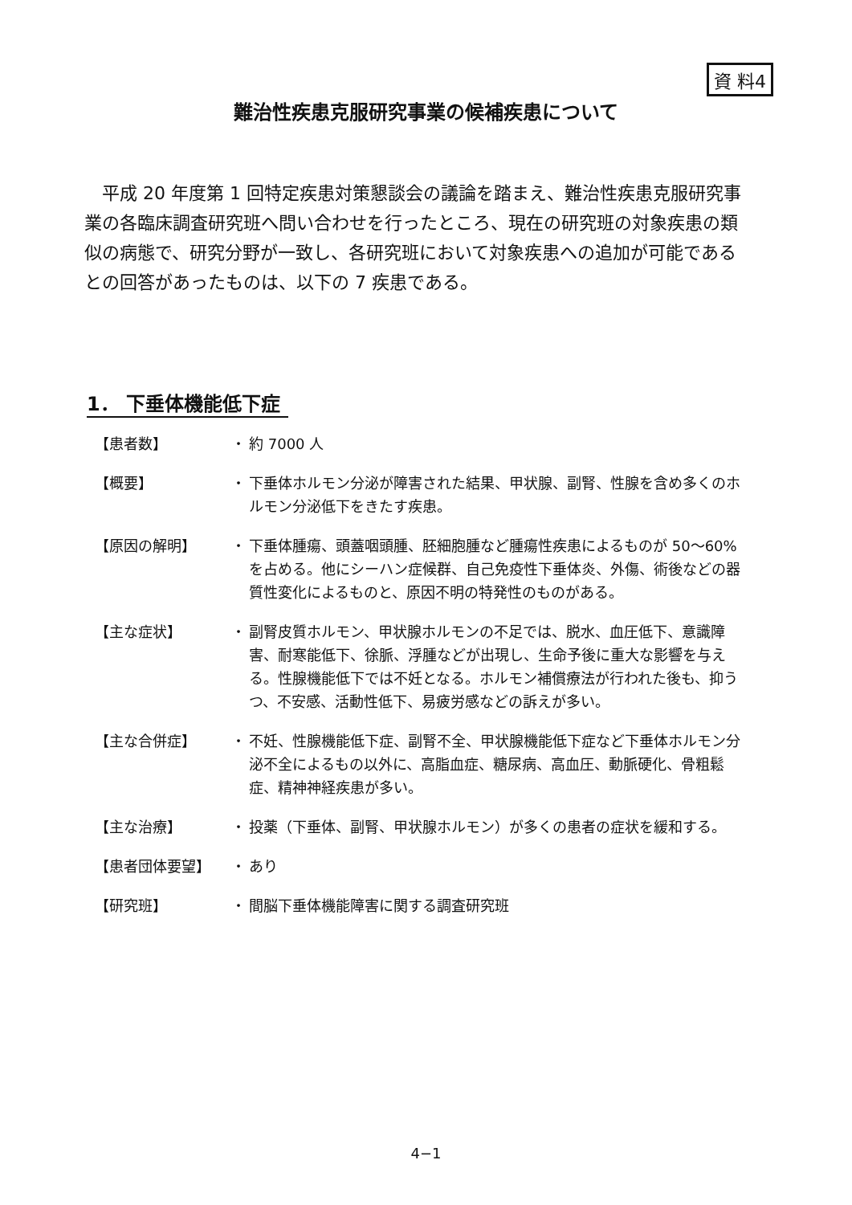資 料4
難治性疾患克服研究事業の候補疾患について
平成 20 年度第 1 回特定疾患対策懇談会の議論を踏まえ、難治性疾患克服研究事業の各臨床調査研究班へ問い合わせを行ったところ、現在の研究班の対象疾患の類似の病態で、研究分野が一致し、各研究班において対象疾患への追加が可能であるとの回答があったものは、以下の 7 疾患である。
1． 下垂体機能低下症
【患者数】 ・ 約 7000 人
【概要】 ・ 下垂体ホルモン分泌が障害された結果、甲状腺、副腎、性腺を含め多くのホルモン分泌低下をきたす疾患。
【原因の解明】 ・ 下垂体腫瘍、頭蓋咽頭腫、胚細胞腫など腫瘍性疾患によるものが 50～60%を占める。他にシーハン症候群、自己免疫性下垂体炎、外傷、術後などの器質性変化によるものと、原因不明の特発性のものがある。
【主な症状】 ・ 副腎皮質ホルモン、甲状腺ホルモンの不足では、脱水、血圧低下、意識障害、耐寒能低下、徐脈、浮腫などが出現し、生命予後に重大な影響を与える。性腺機能低下では不妊となる。ホルモン補償療法が行われた後も、抑うつ、不安感、活動性低下、易疲労感などの訴えが多い。
【主な合併症】 ・ 不妊、性腺機能低下症、副腎不全、甲状腺機能低下症など下垂体ホルモン分泌不全によるもの以外に、高脂血症、糖尿病、高血圧、動脈硬化、骨粗鬆症、精神神経疾患が多い。
【主な治療】 ・ 投薬（下垂体、副腎、甲状腺ホルモン）が多くの患者の症状を緩和する。
【患者団体要望】 ・ あり
【研究班】 ・ 間脳下垂体機能障害に関する調査研究班
4−1